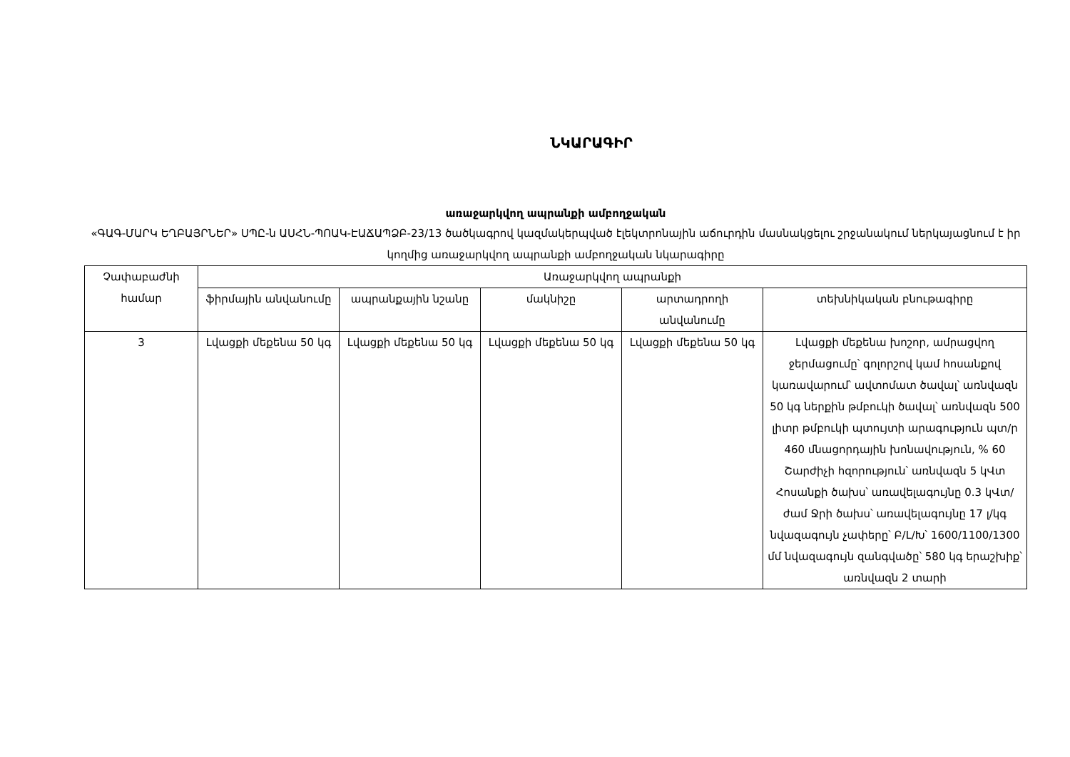ՆԿԱՐԱԳԻՐ
առաջարկվող ապրանքի ամբողջական
«ԳԱԳ-ՄԱՐԿ ԵՂԲԱՅՐՆԵՐ» ՍՊԸ-ն ԱՍՀՆ-ՊՈԱԿ-ԷԱՃԱՊՁԲ-23/13 ծածկագրով կազմակերպված էլեկտրոնային աճուրդին մասնակցելու շրջանակում ներկայացնում է իր կողմից առաջարկվող ապրանքի ամբողջական նկարագիրը
| Չափաբաժնի համար | Առաջարկվող ապրանքի | | | | |
| --- | --- | --- | --- | --- | --- |
| | ֆիրմային անվանումը | ապրանքային նշանը | մակնիշը | արտադրողի անվանումը | տեխնիկական բնութագիրը |
| 3 | Լվացքի մեքենա 50 կգ | Լվացքի մեքենա 50 կգ | Լվացքի մեքենա 50 կգ | Լվացքի մեքենա 50 կգ | Լվացքի մեքենա խոշոր, ամրացվող ջերմացումը՝ գոլորշով կամ հոսանքով կառավարում՝ ավտոմատ ծավալ՝ առնվազն 50 կգ ներքին թմբուկի ծավալ՝ առնվազն 500 լիտր թմբուկի պտույտի արագություն պտ/ր 460 մնացորդային խոնավություն, % 60 Շարժիչի հզորություն՝ առնվազն 5 կՎտ Հոսանքի ծախս՝ առավելագույնը 0.3 կՎտ/ժամ Ջրի ծախս՝ առավելագույնը 17 լ/կգ նվազագույն չափերը՝ Բ/Լ/Խ՝ 1600/1100/1300 մմ նվազագույն զանգվածը՝ 580 կգ երաշխիք՝ առնվազն 2 տարի |